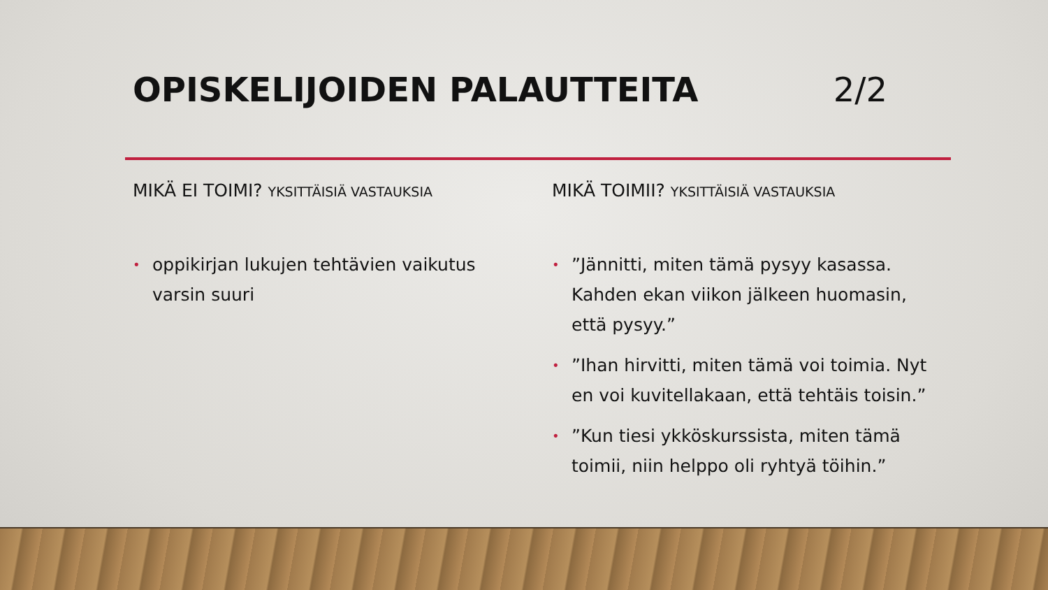OPISKELIJOIDEN PALAUTTEITA 2/2
MIKÄ EI TOIMI? YKSITTÄISIÄ VASTAUKSIA
• oppikirjan lukujen tehtävien vaikutus varsin suuri
MIKÄ TOIMII? YKSITTÄISIÄ VASTAUKSIA
•”Jännitti, miten tämä pysyy kasassa. Kahden ekan viikon jälkeen huomasin, että pysyy.”
•”Ihan hirvitti, miten tämä voi toimia. Nyt en voi kuvitellakaan, että tehtäis toisin.”
•”Kun tiesi ykköskurssista, miten tämä toimii, niin helppo oli ryhtyä töihin.”